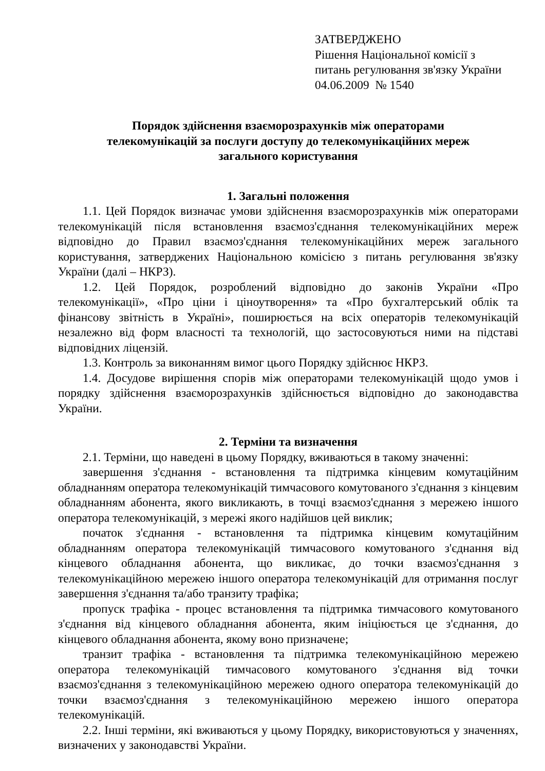ЗАТВЕРДЖЕНО
Рішення Національної комісії з
питань регулювання зв'язку України
04.06.2009 № 1540
Порядок здійснення взаєморозрахунків між операторами
телекомунікацій за послуги доступу до телекомунікаційних мереж
загального користування
1. Загальні положення
1.1. Цей Порядок визначає умови здійснення взаєморозрахунків між операторами телекомунікацій після встановлення взаємоз'єднання телекомунікаційних мереж відповідно до Правил взаємоз'єднання телекомунікаційних мереж загального користування, затверджених Національною комісією з питань регулювання зв'язку України (далі – НКРЗ).
1.2. Цей Порядок, розроблений відповідно до законів України «Про телекомунікації», «Про ціни і ціноутворення» та «Про бухгалтерський облік та фінансову звітність в Україні», поширюється на всіх операторів телекомунікацій незалежно від форм власності та технологій, що застосовуються ними на підставі відповідних ліцензій.
1.3. Контроль за виконанням вимог цього Порядку здійснює НКРЗ.
1.4. Досудове вирішення спорів між операторами телекомунікацій щодо умов і порядку здійснення взаєморозрахунків здійснюється відповідно до законодавства України.
2. Терміни та визначення
2.1. Терміни, що наведені в цьому Порядку, вживаються в такому значенні:
завершення з'єднання - встановлення та підтримка кінцевим комутаційним обладнанням оператора телекомунікацій тимчасового комутованого з'єднання з кінцевим обладнанням абонента, якого викликають, в точці взаємоз'єднання з мережею іншого оператора телекомунікацій, з мережі якого надійшов цей виклик;
початок з'єднання - встановлення та підтримка кінцевим комутаційним обладнанням оператора телекомунікацій тимчасового комутованого з'єднання від кінцевого обладнання абонента, що викликає, до точки взаємоз'єднання з телекомунікаційною мережею іншого оператора телекомунікацій для отримання послуг завершення з'єднання та/або транзиту трафіка;
пропуск трафіка - процес встановлення та підтримка тимчасового комутованого з'єднання від кінцевого обладнання абонента, яким ініціюється це з'єднання, до кінцевого обладнання абонента, якому воно призначене;
транзит трафіка - встановлення та підтримка телекомунікаційною мережею оператора телекомунікацій тимчасового комутованого з'єднання від точки взаємоз'єднання з телекомунікаційною мережею одного оператора телекомунікацій до точки взаємоз'єднання з телекомунікаційною мережею іншого оператора телекомунікацій.
2.2. Інші терміни, які вживаються у цьому Порядку, використовуються у значеннях, визначених у законодавстві України.